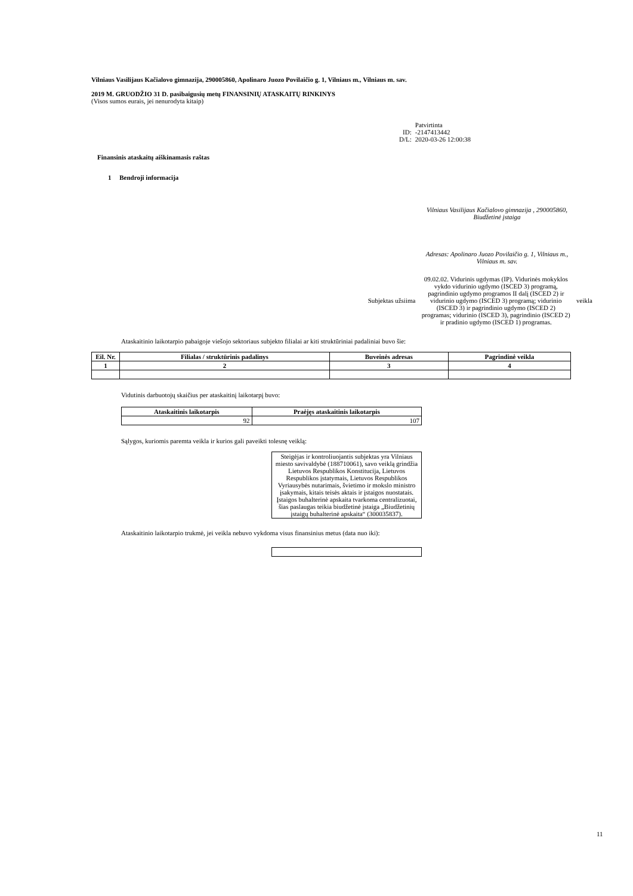Vilniaus Vasilijaus Kačialovo gimnazija, 290005860, Apolinaro Juozo Povilaičio g. 1, Vilniaus m., Vilniaus m. sav.
2019 M. GRUODŽIO 31 D. pasibaigusių metų FINANSINIŲ ATASKAITŲ RINKINYS
(Visos sumos eurais, jei nenurodyta kitaip)
| | Patvirtinta |
| ID: | -2147413442 |
| D/L: | 2020-03-26 12:00:38 |
Finansinis ataskaitų aiškinamasis raštas
1 Bendroji informacija
Vilniaus Vasilijaus Kačialovo gimnazija , 290005860, Biudžetinė įstaiga
Adresas: Apolinaro Juozo Povilaičio g. 1, Vilniaus m., Vilniaus m. sav.
Subjektas užsiima 09.02.02. Vidurinis ugdymas (IP). Vidurinės mokyklos vykdo vidurinio ugdymo (ISCED 3) programą, pagrindinio ugdymo programos II dalį (ISCED 2) ir vidurinio ugdymo (ISCED 3) programą; vidurinio (ISCED 3) ir pagrindinio ugdymo (ISCED 2) programas; vidurinio (ISCED 3), pagrindinio (ISCED 2) ir pradinio ugdymo (ISCED 1) programas. veikla
Ataskaitinio laikotarpio pabaigoje viešojo sektoriaus subjekto filialai ar kiti struktūriniai padaliniai buvo šie:
| Eil. Nr. | Filialas / struktūrinis padalinys | Buveinės adresas | Pagrindinė veikla |
| --- | --- | --- | --- |
| 1 | 2 | 3 | 4 |
Vidutinis darbuotojų skaičius per ataskaitinį laikotarpį buvo:
| Ataskaitinis laikotarpis | Praėjęs ataskaitinis laikotarpis |
| --- | --- |
| 92 | 107 |
Sąlygos, kuriomis paremta veikla ir kurios gali paveikti tolesnę veiklą:
Steigėjas ir kontroliuojantis subjektas yra Vilniaus miesto savivaldybė (188710061), savo veiklą grindžia Lietuvos Respublikos Konstitucija, Lietuvos Respublikos įstatymais, Lietuvos Respublikos Vyriausybės nutarimais, švietimo ir mokslo ministro įsakymais, kitais teisės aktais ir įstaigos nuostatais. Įstaigos buhalterinė apskaita tvarkoma centralizuotai, šias paslaugas teikia biudžetinė įstaiga „Biudžetinių įstaigų buhalterinė apskaita“ (300035837).
Ataskaitinio laikotarpio trukmė, jei veikla nebuvo vykdoma visus finansinius metus (data nuo iki):
11